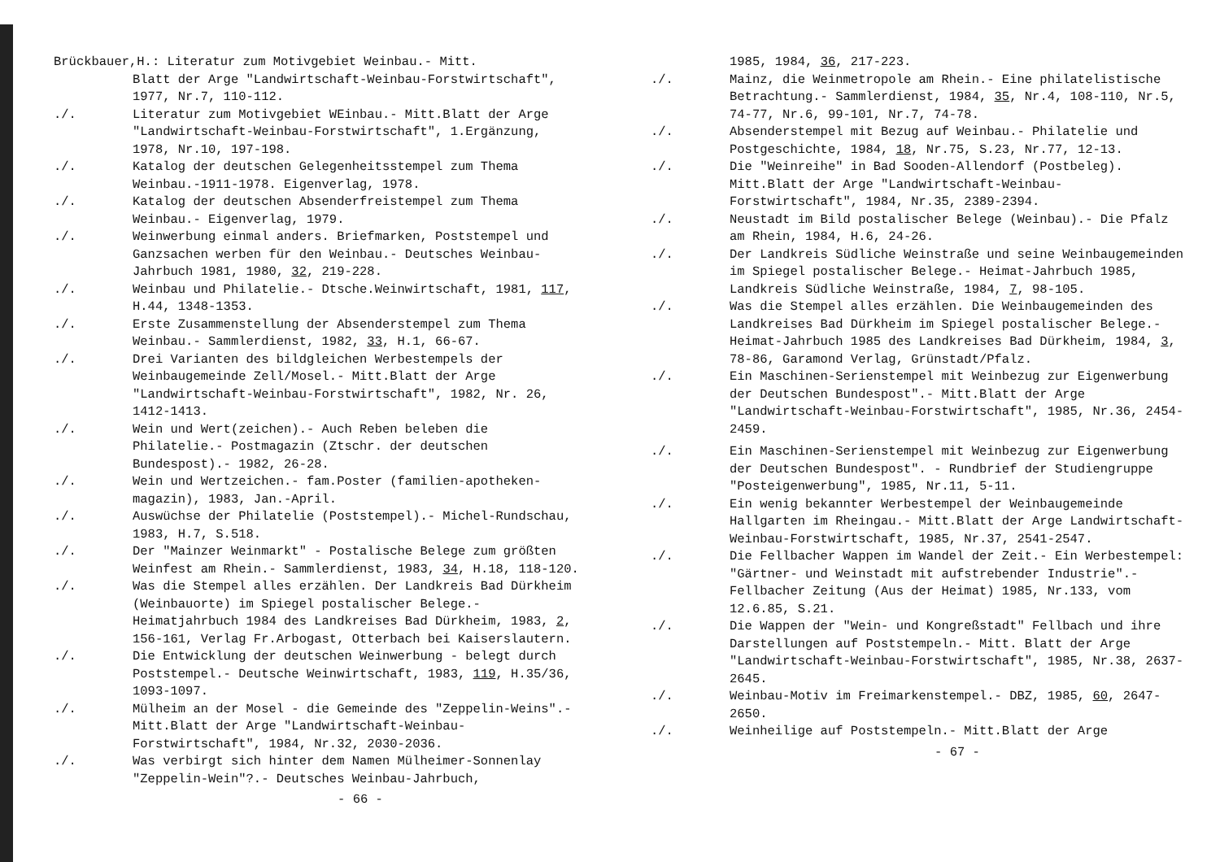Brückbauer,H.: Literatur zum Motivgebiet Weinbau.- Mitt.
Blatt der Arge "Landwirtschaft-Weinbau-Forstwirtschaft", 1977, Nr.7, 110-112.
./. Literatur zum Motivgebiet WEinbau.- Mitt.Blatt der Arge "Landwirtschaft-Weinbau-Forstwirtschaft", 1.Ergänzung, 1978, Nr.10, 197-198.
./. Katalog der deutschen Gelegenheitsstempel zum Thema Weinbau.-1911-1978. Eigenverlag, 1978.
./. Katalog der deutschen Absenderfreistempel zum Thema Weinbau.- Eigenverlag, 1979.
./. Weinwerbung einmal anders. Briefmarken, Poststempel und Ganzsachen werben für den Weinbau.- Deutsches Weinbau-Jahrbuch 1981, 1980, 32, 219-228.
./. Weinbau und Philatelie.- Dtsche.Weinwirtschaft, 1981, 117, H.44, 1348-1353.
./. Erste Zusammenstellung der Absenderstempel zum Thema Weinbau.- Sammlerdienst, 1982, 33, H.1, 66-67.
./. Drei Varianten des bildgleichen Werbestempels der Weinbaugemeinde Zell/Mosel.- Mitt.Blatt der Arge "Landwirtschaft-Weinbau-Forstwirtschaft", 1982, Nr. 26, 1412-1413.
./. Wein und Wert(zeichen).- Auch Reben beleben die Philatelie.- Postmagazin (Ztschr. der deutschen Bundespost).- 1982, 26-28.
./. Wein und Wertzeichen.- fam.Poster (familien-apotheken-magazin), 1983, Jan.-April.
./. Auswüchse der Philatelie (Poststempel).- Michel-Rundschau, 1983, H.7, S.518.
./. Der "Mainzer Weinmarkt" - Postalische Belege zum größten Weinfest am Rhein.- Sammlerdienst, 1983, 34, H.18, 118-120.
./. Was die Stempel alles erzählen. Der Landkreis Bad Dürkheim (Weinbauorte) im Spiegel postalischer Belege.- Heimatjahrbuch 1984 des Landkreises Bad Dürkheim, 1983, 2, 156-161, Verlag Fr.Arbogast, Otterbach bei Kaiserslautern.
./. Die Entwicklung der deutschen Weinwerbung - belegt durch Poststempel.- Deutsche Weinwirtschaft, 1983, 119, H.35/36, 1093-1097.
./. Mülheim an der Mosel - die Gemeinde des "Zeppelin-Weins".- Mitt.Blatt der Arge "Landwirtschaft-Weinbau-Forstwirtschaft", 1984, Nr.32, 2030-2036.
./. Was verbirgt sich hinter dem Namen Mülheimer-Sonnenlay "Zeppelin-Wein"?.- Deutsches Weinbau-Jahrbuch,
- 66 -
1985, 1984, 36, 217-223.
./. Mainz, die Weinmetropole am Rhein.- Eine philatelistische Betrachtung.- Sammlerdienst, 1984, 35, Nr.4, 108-110, Nr.5, 74-77, Nr.6, 99-101, Nr.7, 74-78.
./. Absenderstempel mit Bezug auf Weinbau.- Philatelie und Postgeschichte, 1984, 18, Nr.75, S.23, Nr.77, 12-13.
./. Die "Weinreihe" in Bad Sooden-Allendorf (Postbeleg). Mitt.Blatt der Arge "Landwirtschaft-Weinbau-Forstwirtschaft", 1984, Nr.35, 2389-2394.
./. Neustadt im Bild postalischer Belege (Weinbau).- Die Pfalz am Rhein, 1984, H.6, 24-26.
./. Der Landkreis Südliche Weinstraße und seine Weinbaugemeinden im Spiegel postalischer Belege.- Heimat-Jahrbuch 1985, Landkreis Südliche Weinstraße, 1984, 7, 98-105.
./. Was die Stempel alles erzählen. Die Weinbaugemeinden des Landkreises Bad Dürkheim im Spiegel postalischer Belege.- Heimat-Jahrbuch 1985 des Landkreises Bad Dürkheim, 1984, 3, 78-86, Garamond Verlag, Grünstadt/Pfalz.
./. Ein Maschinen-Serienstempel mit Weinbezug zur Eigenwerbung der Deutschen Bundespost".- Mitt.Blatt der Arge "Landwirtschaft-Weinbau-Forstwirtschaft", 1985, Nr.36, 2454-2459.
./. Ein Maschinen-Serienstempel mit Weinbezug zur Eigenwerbung der Deutschen Bundespost". - Rundbrief der Studiengruppe "Posteigenwerbung", 1985, Nr.11, 5-11.
./. Ein wenig bekannter Werbestempel der Weinbaugemeinde Hallgarten im Rheingau.- Mitt.Blatt der Arge Landwirtschaft-Weinbau-Forstwirtschaft, 1985, Nr.37, 2541-2547.
./. Die Fellbacher Wappen im Wandel der Zeit.- Ein Werbestempel: "Gärtner- und Weinstadt mit aufstrebender Industrie".- Fellbacher Zeitung (Aus der Heimat) 1985, Nr.133, vom 12.6.85, S.21.
./. Die Wappen der "Wein- und Kongreßstadt" Fellbach und ihre Darstellungen auf Poststempeln.- Mitt. Blatt der Arge "Landwirtschaft-Weinbau-Forstwirtschaft", 1985, Nr.38, 2637-2645.
./. Weinbau-Motiv im Freimarkenstempel.- DBZ, 1985, 60, 2647-2650.
./. Weinheilige auf Poststempeln.- Mitt.Blatt der Arge
- 67 -